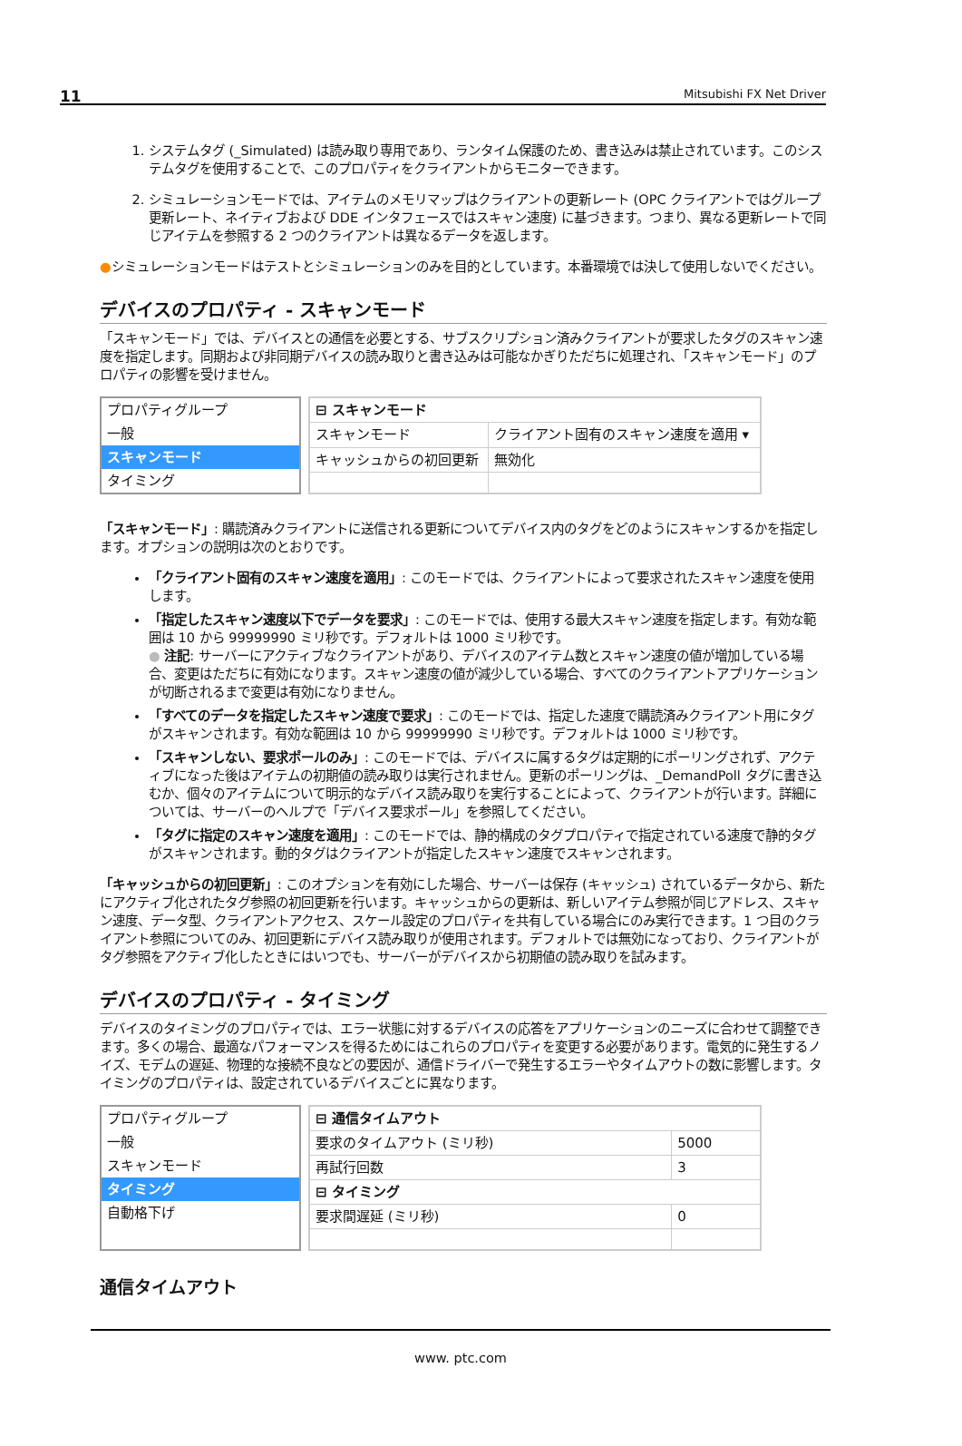11 Mitsubishi FX Net Driver
1. システムタグ (_Simulated) は読み取り専用であり、ランタイム保護のため、書き込みは禁止されています。このシステムタグを使用することで、このプロパティをクライアントからモニターできます。
2. シミュレーションモードでは、アイテムのメモリマップはクライアントの更新レート (OPC クライアントではグループ更新レート、ネイティブおよび DDE インタフェースではスキャン速度) に基づきます。つまり、異なる更新レートで同じアイテムを参照する 2 つのクライアントは異なるデータを返します。
●シミュレーションモードはテストとシミュレーションのみを目的としています。本番環境では決して使用しないでください。
デバイスのプロパティ - スキャンモード
「スキャンモード」では、デバイスとの通信を必要とする、サブスクリプション済みクライアントが要求したタグのスキャン速度を指定します。同期および非同期デバイスの読み取りと書き込みは可能なかぎりただちに処理され、「スキャンモード」のプロパティの影響を受けません。
プロパティグループ
一般
スキャンモード
タイミング
| ⊟ スキャンモード | |
| スキャンモード | クライアント固有のスキャン速度を適用 ▾ |
| キャッシュからの初回更新 | 無効化 |
「スキャンモード」: 購読済みクライアントに送信される更新についてデバイス内のタグをどのようにスキャンするかを指定します。オプションの説明は次のとおりです。
「クライアント固有のスキャン速度を適用」: このモードでは、クライアントによって要求されたスキャン速度を使用します。
「指定したスキャン速度以下でデータを要求」: このモードでは、使用する最大スキャン速度を指定します。有効な範囲は 10 から 99999990 ミリ秒です。デフォルトは 1000 ミリ秒です。
● 注記: サーバーにアクティブなクライアントがあり、デバイスのアイテム数とスキャン速度の値が増加している場合、変更はただちに有効になります。スキャン速度の値が減少している場合、すべてのクライアントアプリケーションが切断されるまで変更は有効になりません。
「すべてのデータを指定したスキャン速度で要求」: このモードでは、指定した速度で購読済みクライアント用にタグがスキャンされます。有効な範囲は 10 から 99999990 ミリ秒です。デフォルトは 1000 ミリ秒です。
「スキャンしない、要求ポールのみ」: このモードでは、デバイスに属するタグは定期的にポーリングされず、アクティブになった後はアイテムの初期値の読み取りは実行されません。更新のポーリングは、_DemandPoll タグに書き込むか、個々のアイテムについて明示的なデバイス読み取りを実行することによって、クライアントが行います。詳細については、サーバーのヘルプで「デバイス要求ポール」を参照してください。
「タグに指定のスキャン速度を適用」: このモードでは、静的構成のタグプロパティで指定されている速度で静的タグがスキャンされます。動的タグはクライアントが指定したスキャン速度でスキャンされます。
「キャッシュからの初回更新」: このオプションを有効にした場合、サーバーは保存 (キャッシュ) されているデータから、新たにアクティブ化されたタグ参照の初回更新を行います。キャッシュからの更新は、新しいアイテム参照が同じアドレス、スキャン速度、データ型、クライアントアクセス、スケール設定のプロパティを共有している場合にのみ実行できます。1 つ目のクライアント参照についてのみ、初回更新にデバイス読み取りが使用されます。デフォルトでは無効になっており、クライアントがタグ参照をアクティブ化したときにはいつでも、サーバーがデバイスから初期値の読み取りを試みます。
デバイスのプロパティ - タイミング
デバイスのタイミングのプロパティでは、エラー状態に対するデバイスの応答をアプリケーションのニーズに合わせて調整できます。多くの場合、最適なパフォーマンスを得るためにはこれらのプロパティを変更する必要があります。電気的に発生するノイズ、モデムの遅延、物理的な接続不良などの要因が、通信ドライバーで発生するエラーやタイムアウトの数に影響します。タイミングのプロパティは、設定されているデバイスごとに異なります。
プロパティグループ
一般
スキャンモード
タイミング
自動格下げ
| ⊟ 通信タイムアウト | |
| 要求のタイムアウト (ミリ秒) | 5000 |
| 再試行回数 | 3 |
| ⊟ タイミング | |
| 要求間遅延 (ミリ秒) | 0 |
通信タイムアウト
www. ptc.com